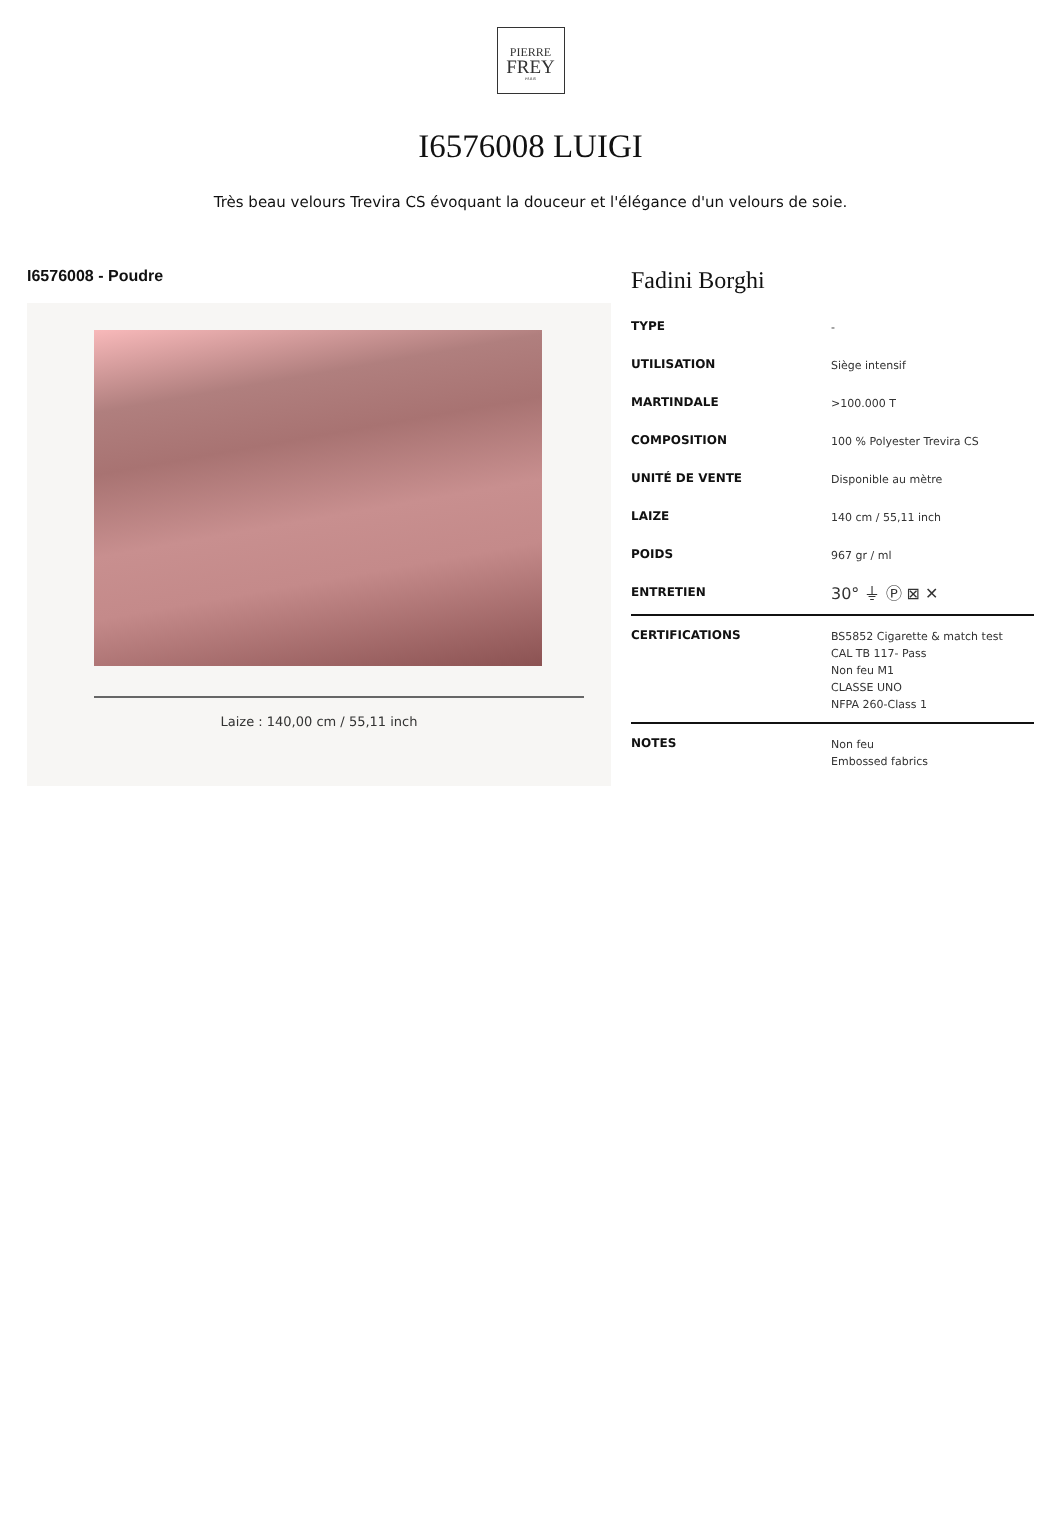PIERRE
FREY
PARIS
I6576008 LUIGI
Très beau velours Trevira CS évoquant la douceur et l'élégance d'un velours de soie.
I6576008 - Poudre
Laize : 140,00 cm / 55,11 inch
Fadini Borghi
| TYPE | - |
| UTILISATION | Siège intensif |
| MARTINDALE | >100.000 T |
| COMPOSITION | 100 % Polyester Trevira CS |
| UNITÉ DE VENTE | Disponible au mètre |
| LAIZE | 140 cm / 55,11 inch |
| POIDS | 967 gr / ml |
| ENTRETIEN | 30° ⏚ Ⓟ ⊠ ✕ |
| CERTIFICATIONS | BS5852 Cigarette & match test CAL TB 117- Pass Non feu M1 CLASSE UNO NFPA 260-Class 1 |
| NOTES | Non feu Embossed fabrics |